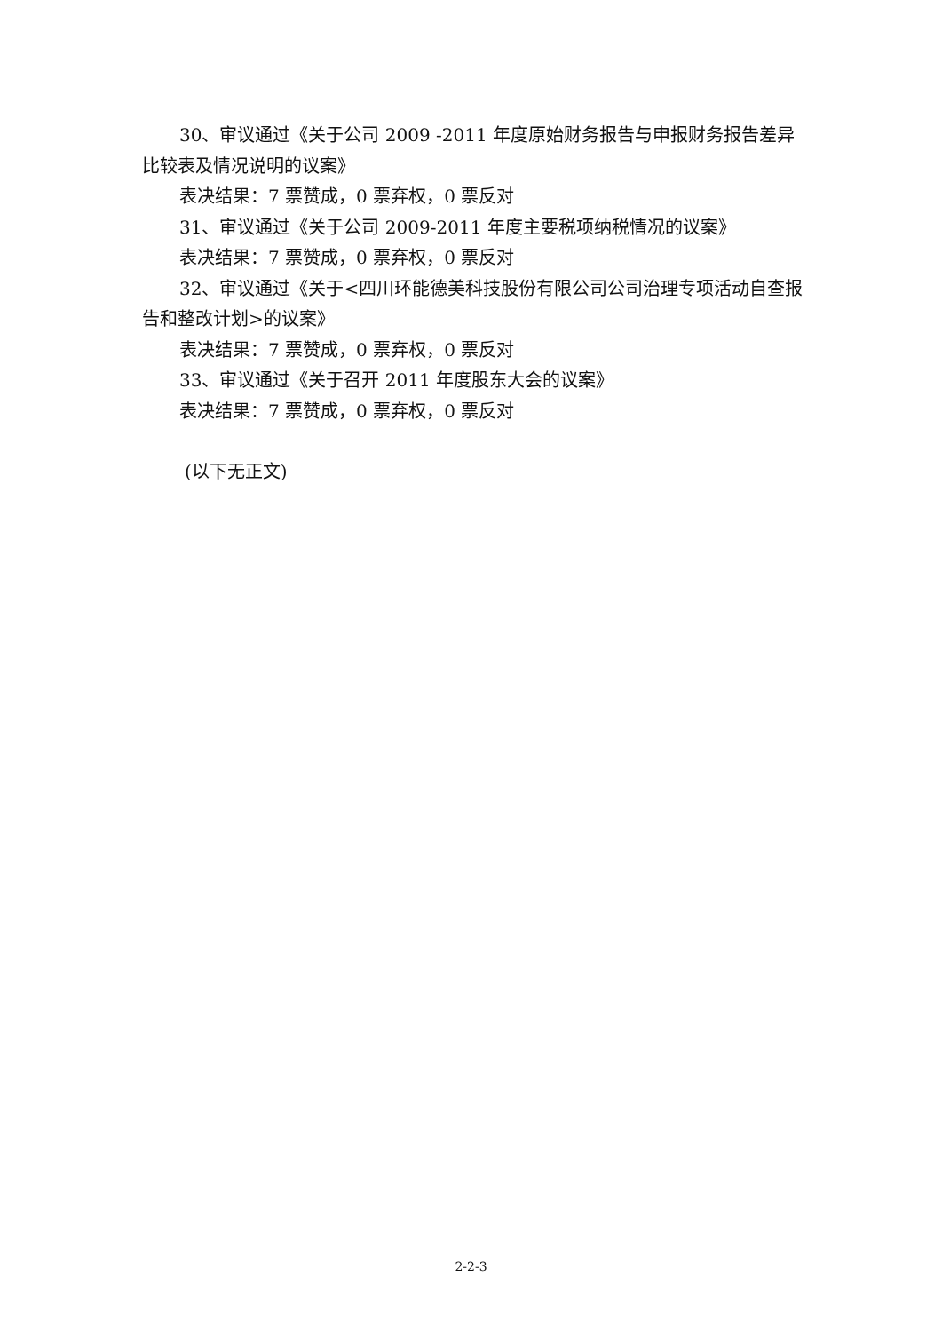30、审议通过《关于公司 2009 -2011 年度原始财务报告与申报财务报告差异比较表及情况说明的议案》
表决结果：7 票赞成，0 票弃权，0 票反对
31、审议通过《关于公司 2009-2011 年度主要税项纳税情况的议案》
表决结果：7 票赞成，0 票弃权，0 票反对
32、审议通过《关于<四川环能德美科技股份有限公司公司治理专项活动自查报告和整改计划>的议案》
表决结果：7 票赞成，0 票弃权，0 票反对
33、审议通过《关于召开 2011 年度股东大会的议案》
表决结果：7 票赞成，0 票弃权，0 票反对
(以下无正文)
2-2-3